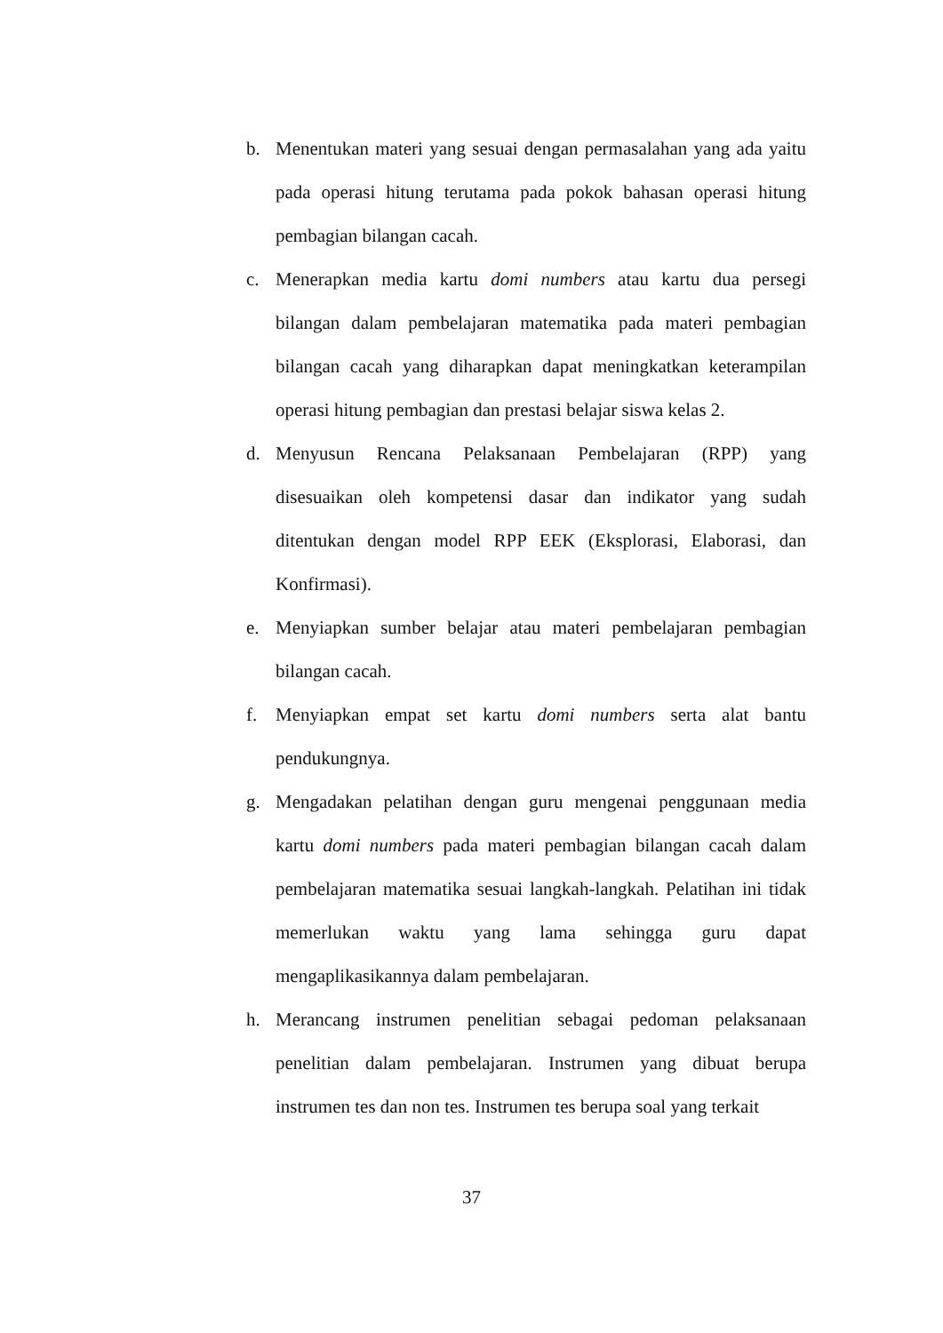b. Menentukan materi yang sesuai dengan permasalahan yang ada yaitu pada operasi hitung terutama pada pokok bahasan operasi hitung pembagian bilangan cacah.
c. Menerapkan media kartu domi numbers atau kartu dua persegi bilangan dalam pembelajaran matematika pada materi pembagian bilangan cacah yang diharapkan dapat meningkatkan keterampilan operasi hitung pembagian dan prestasi belajar siswa kelas 2.
d. Menyusun Rencana Pelaksanaan Pembelajaran (RPP) yang disesuaikan oleh kompetensi dasar dan indikator yang sudah ditentukan dengan model RPP EEK (Eksplorasi, Elaborasi, dan Konfirmasi).
e. Menyiapkan sumber belajar atau materi pembelajaran pembagian bilangan cacah.
f. Menyiapkan empat set kartu domi numbers serta alat bantu pendukungnya.
g. Mengadakan pelatihan dengan guru mengenai penggunaan media kartu domi numbers pada materi pembagian bilangan cacah dalam pembelajaran matematika sesuai langkah-langkah. Pelatihan ini tidak memerlukan waktu yang lama sehingga guru dapat mengaplikasikannya dalam pembelajaran.
h. Merancang instrumen penelitian sebagai pedoman pelaksanaan penelitian dalam pembelajaran. Instrumen yang dibuat berupa instrumen tes dan non tes. Instrumen tes berupa soal yang terkait
37